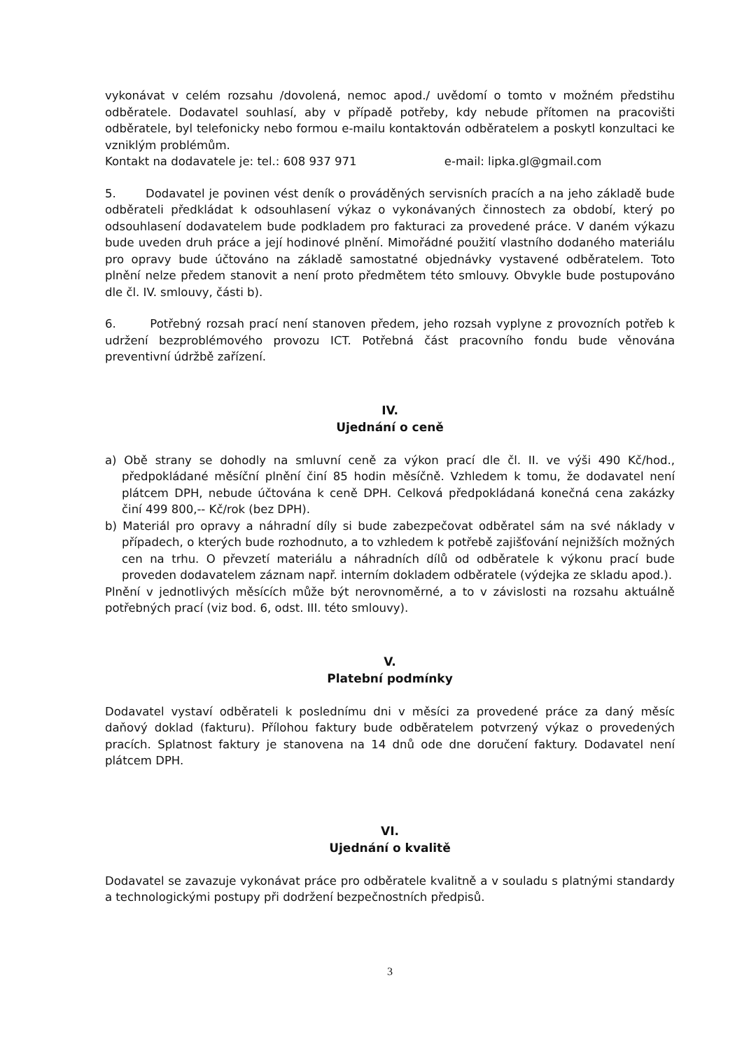vykonávat v celém rozsahu /dovolená, nemoc apod./ uvědomí o tomto v možném předstihu odběratele. Dodavatel souhlasí, aby v případě potřeby, kdy nebude přítomen na pracovišti odběratele, byl telefonicky nebo formou e-mailu kontaktován odběratelem a poskytl konzultaci ke vzniklým problémům.
Kontakt na dodavatele je: tel.: 608 937 971 e-mail: lipka.gl@gmail.com
5. Dodavatel je povinen vést deník o prováděných servisních pracích a na jeho základě bude odběrateli předkládat k odsouhlasení výkaz o vykonávaných činnostech za období, který po odsouhlasení dodavatelem bude podkladem pro fakturaci za provedené práce. V daném výkazu bude uveden druh práce a její hodinové plnění. Mimořádné použití vlastního dodaného materiálu pro opravy bude účtováno na základě samostatné objednávky vystavené odběratelem. Toto plnění nelze předem stanovit a není proto předmětem této smlouvy. Obvykle bude postupováno dle čl. IV. smlouvy, části b).
6. Potřebný rozsah prací není stanoven předem, jeho rozsah vyplyne z provozních potřeb k udržení bezproblémového provozu ICT. Potřebná část pracovního fondu bude věnována preventivní údržbě zařízení.
IV.
Ujednání o ceně
a) Obě strany se dohodly na smluvní ceně za výkon prací dle čl. II. ve výši 490 Kč/hod., předpokládané měsíční plnění činí 85 hodin měsíčně. Vzhledem k tomu, že dodavatel není plátcem DPH, nebude účtována k ceně DPH. Celková předpokládaná konečná cena zakázky činí 499 800,-- Kč/rok (bez DPH).
b) Materiál pro opravy a náhradní díly si bude zabezpečovat odběratel sám na své náklady v případech, o kterých bude rozhodnuto, a to vzhledem k potřebě zajišťování nejnižších možných cen na trhu. O převzetí materiálu a náhradních dílů od odběratele k výkonu prací bude proveden dodavatelem záznam např. interním dokladem odběratele (výdejka ze skladu apod.).
Plnění v jednotlivých měsících může být nerovnoměrné, a to v závislosti na rozsahu aktuálně potřebných prací (viz bod. 6, odst. III. této smlouvy).
V.
Platební podmínky
Dodavatel vystaví odběrateli k poslednímu dni v měsíci za provedené práce za daný měsíc daňový doklad (fakturu). Přílohou faktury bude odběratelem potvrzený výkaz o provedených pracích. Splatnost faktury je stanovena na 14 dnů ode dne doručení faktury. Dodavatel není plátcem DPH.
VI.
Ujednání o kvalitě
Dodavatel se zavazuje vykonávat práce pro odběratele kvalitně a v souladu s platnými standardy a technologickými postupy při dodržení bezpečnostních předpisů.
3